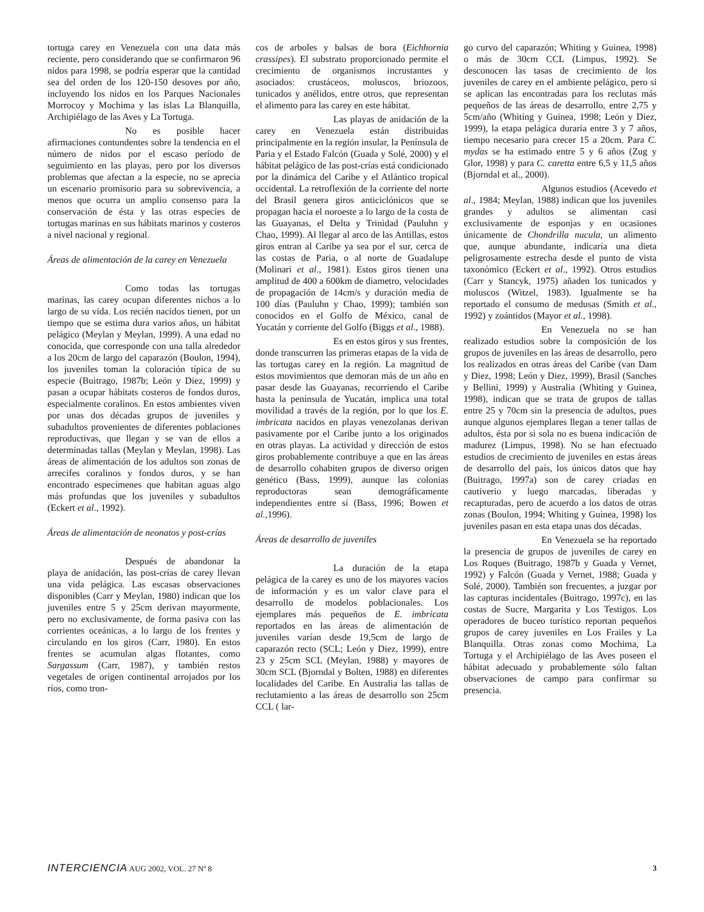tortuga carey en Venezuela con una data más reciente, pero considerando que se confirmaron 96 nidos para 1998, se podría esperar que la cantidad sea del orden de los 120-150 desoves por año, incluyendo los nidos en los Parques Nacionales Morrocoy y Mochima y las islas La Blanquilla, Archipiélago de las Aves y La Tortuga.
No es posible hacer afirmaciones contundentes sobre la tendencia en el número de nidos por el escaso período de seguimiento en las playas, pero por los diversos problemas que afectan a la especie, no se aprecia un escenario promisorio para su sobrevivencia, a menos que ocurra un amplio consenso para la conservación de ésta y las otras especies de tortugas marinas en sus hábitats marinos y costeros a nivel nacional y regional.
Áreas de alimentación de la carey en Venezuela
Como todas las tortugas marinas, las carey ocupan diferentes nichos a lo largo de su vida. Los recién nacidos tienen, por un tiempo que se estima dura varios años, un hábitat pelágico (Meylan y Meylan, 1999). A una edad no conocida, que corresponde con una talla alrededor a los 20cm de largo del caparazón (Boulon, 1994), los juveniles toman la coloración típica de su especie (Buitrago, 1987b; León y Diez, 1999) y pasan a ocupar hábitats costeros de fondos duros, especialmente coralinos. En estos ambientes viven por unas dos décadas grupos de juveniles y subadultos provenientes de diferentes poblaciones reproductivas, que llegan y se van de ellos a determinadas tallas (Meylan y Meylan, 1998). Las áreas de alimentación de los adultos son zonas de arrecifes coralinos y fondos duros, y se han encontrado especímenes que habitan aguas algo más profundas que los juveniles y subadultos (Eckert et al., 1992).
Áreas de alimentación de neonatos y post-crías
Después de abandonar la playa de anidación, las post-crías de carey llevan una vida pelágica. Las escasas observaciones disponibles (Carr y Meylan, 1980) indican que los juveniles entre 5 y 25cm derivan mayormente, pero no exclusivamente, de forma pasiva con las corrientes oceánicas, a lo largo de los frentes y circulando en los giros (Carr, 1980). En estos frentes se acumulan algas flotantes, como Sargassum (Carr, 1987), y también restos vegetales de origen continental arrojados por los ríos, como tron-
cos de arboles y balsas de bora (Eichhornia crassipes). El substrato proporcionado permite el crecimiento de organismos incrustantes y asociados: crustáceos, moluscos, briozoos, tunicados y anélidos, entre otros, que representan el alimento para las carey en este hábitat.
Las playas de anidación de la carey en Venezuela están distribuidas principalmente en la región insular, la Península de Paria y el Estado Falcón (Guada y Solé, 2000) y el hábitat pelágico de las post-crías está condicionado por la dinámica del Caribe y el Atlántico tropical occidental. La retroflexión de la corriente del norte del Brasil genera giros anticiclónicos que se propagan hacia el noroeste a lo largo de la costa de las Guayanas, el Delta y Trinidad (Pauluhn y Chao, 1999). Al llegar al arco de las Antillas, estos giros entran al Caribe ya sea por el sur, cerca de las costas de Paria, o al norte de Guadalupe (Molinari et al., 1981). Estos giros tienen una amplitud de 400 a 600km de diametro, velocidades de propagación de 14cm/s y duración media de 100 días (Pauluhn y Chao, 1999); también son conocidos en el Golfo de México, canal de Yucatán y corriente del Golfo (Biggs et al., 1988).
Es en estos giros y sus frentes, donde transcurren las primeras etapas de la vida de las tortugas carey en la región. La magnitud de estos movimientos que demoran más de un año en pasar desde las Guayanas, recorriendo el Caribe hasta la península de Yucatán, implica una total movilidad a través de la región, por lo que los E. imbricata nacidos en playas venezolanas derivan pasivamente por el Caribe junto a los originados en otras playas. La actividad y dirección de estos giros probablemente contribuye a que en las áreas de desarrollo cohabiten grupos de diverso origen genético (Bass, 1999), aunque las colonias reproductoras sean demográficamente independientes entre sí (Bass, 1996; Bowen et al., 1996).
Áreas de desarrollo de juveniles
La duración de la etapa pelágica de la carey es uno de los mayores vacíos de información y es un valor clave para el desarrollo de modelos poblacionales. Los ejemplares más pequeños de E. imbricata reportados en las áreas de alimentación de juveniles varían desde 19,5cm de largo de caparazón recto (SCL; León y Diez, 1999), entre 23 y 25cm SCL (Meylan, 1988) y mayores de 30cm SCL (Bjorndal y Bolten, 1988) en diferentes localidades del Caribe. En Australia las tallas de reclutamiento a las áreas de desarrollo son 25cm CCL ( lar-
go curvo del caparazón; Whiting y Guinea, 1998) o más de 30cm CCL (Limpus, 1992). Se desconocen las tasas de crecimiento de los juveniles de carey en el ambiente pelágico, pero si se aplican las encontradas para los reclutas más pequeños de las áreas de desarrollo, entre 2,75 y 5cm/año (Whiting y Guinea, 1998; León y Diez, 1999), la etapa pelágica duraría entre 3 y 7 años, tiempo necesario para crecer 15 a 20cm. Para C. mydas se ha estimado entre 5 y 6 años (Zug y Glor, 1998) y para C. caretta entre 6,5 y 11,5 años (Bjorndal et al., 2000).
Algunos estudios (Acevedo et al., 1984; Meylan, 1988) indican que los juveniles grandes y adultos se alimentan casi exclusivamente de esponjas y en ocasiones únicamente de Chondrilla nucula, un alimento que, aunque abundante, indicaría una dieta peligrosamente estrecha desde el punto de vista taxonómico (Eckert et al., 1992). Otros estudios (Carr y Stancyk, 1975) añaden los tunicados y moluscos (Witzel, 1983). Igualmente se ha reportado el consumo de medusas (Smith et al., 1992) y zoántidos (Mayor et al., 1998).
En Venezuela no se han realizado estudios sobre la composición de los grupos de juveniles en las áreas de desarrollo, pero los realizados en otras áreas del Caribe (van Dam y Diez, 1998; León y Diez, 1999), Brasil (Sanches y Bellini, 1999) y Australia (Whiting y Guinea, 1998), indican que se trata de grupos de tallas entre 25 y 70cm sin la presencia de adultos, pues aunque algunos ejemplares llegan a tener tallas de adultos, ésta por si sola no es buena indicación de madurez (Limpus, 1998). No se han efectuado estudios de crecimiento de juveniles en estas áreas de desarrollo del país, los únicos datos que hay (Buitrago, 1997a) son de carey criadas en cautiverio y luego marcadas, liberadas y recapturadas, pero de acuerdo a los datos de otras zonas (Boulon, 1994; Whiting y Guinea, 1998) los juveniles pasan en esta etapa unas dos décadas.
En Venezuela se ha reportado la presencia de grupos de juveniles de carey en Los Roques (Buitrago, 1987b y Guada y Vernet, 1992) y Falcón (Guada y Vernet, 1988; Guada y Solé, 2000). También son frecuentes, a juzgar por las capturas incidentales (Buitrago, 1997c), en las costas de Sucre, Margarita y Los Testigos. Los operadores de buceo turístico reportan pequeños grupos de carey juveniles en Los Frailes y La Blanquilla. Otras zonas como Mochima, La Tortuga y el Archipiélago de las Aves poseen el hábitat adecuado y probablemente sólo faltan observaciones de campo para confirmar su presencia.
INTERCIENCIA AUG 2002, VOL. 27 Nº 8
3